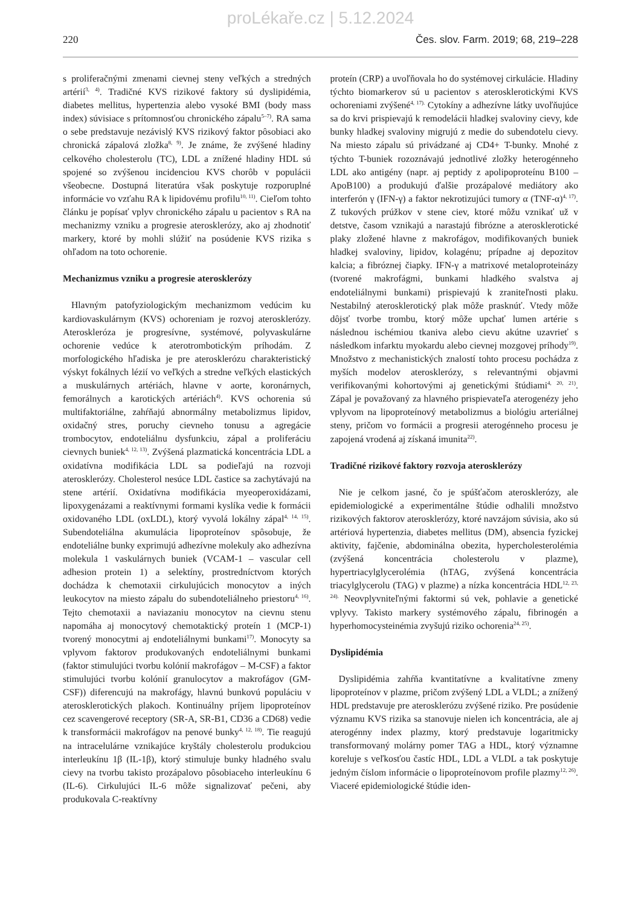proLékaře.cz | 5.12.2024
220 Čes. slov. Farm. 2019; 68, 219–228
s proliferačnými zmenami cievnej steny veľkých a stredných artérií<sup>3, 4)</sup>. Tradičné KVS rizikové faktory sú dyslipidémia, diabetes mellitus, hypertenzia alebo vysoké BMI (body mass index) súvisiace s prítomnosťou chronického zápalu<sup>5–7)</sup>. RA sama o sebe predstavuje nezávislý KVS rizikový faktor pôsobiaci ako chronická zápalová zložka<sup>8, 9)</sup>. Je známe, že zvýšené hladiny celkového cholesterolu (TC), LDL a znížené hladiny HDL sú spojené so zvýšenou incidenciou KVS chorôb v populácii všeobecne. Dostupná literatúra však poskytuje rozporuplné informácie vo vzťahu RA k lipidovému profilu<sup>10, 11)</sup>. Cieľom tohto článku je popísať vplyv chronického zápalu u pacientov s RA na mechanizmy vzniku a progresie aterosklerózy, ako aj zhodnotiť markery, ktoré by mohli slúžiť na posúdenie KVS rizika s ohľadom na toto ochorenie.
Mechanizmus vzniku a progresie aterosklerózy
Hlavným patofyziologickým mechanizmom vedúcim ku kardiovaskulárnym (KVS) ochoreniam je rozvoj aterosklerózy. Ateroskleróza je progresívne, systémové, polyvaskulárne ochorenie vedúce k aterotrombotickým príhodám. Z morfologického hľadiska je pre aterosklerózu charakteristický výskyt fokálnych lézií vo veľkých a stredne veľkých elastických a muskulárnych artériách, hlavne v aorte, koronárnych, femorálnych a karotických artériách<sup>4)</sup>. KVS ochorenia sú multifaktoriálne, zahŕňajú abnormálny metabolizmus lipidov, oxidačný stres, poruchy cievneho tonusu a agregácie trombocytov, endoteliálnu dysfunkciu, zápal a proliferáciu cievnych buniek<sup>4, 12, 13)</sup>. Zvýšená plazmatická koncentrácia LDL a oxidatívna modifikácia LDL sa podieľajú na rozvoji aterosklerózy. Cholesterol nesúce LDL častice sa zachytávajú na stene artérií. Oxidatívna modifikácia myeoperoxidázami, lipoxygenázami a reaktívnymi formami kyslíka vedie k formácii oxidovaného LDL (oxLDL), ktorý vyvolá lokálny zápal<sup>4, 14, 15)</sup>. Subendoteliálna akumulácia lipoproteínov spôsobuje, že endoteliálne bunky exprimujú adhezívne molekuly ako adhezívna molekula 1 vaskulárnych buniek (VCAM-1 – vascular cell adhesion protein 1) a selektíny, prostredníctvom ktorých dochádza k chemotaxii cirkulujúcich monocytov a iných leukocytov na miesto zápalu do subendoteliálneho priestoru<sup>4, 16)</sup>. Tejto chemotaxii a naviazaniu monocytov na cievnu stenu napomáha aj monocytový chemotaktický proteín 1 (MCP-1) tvorený monocytmi aj endoteliálnymi bunkami<sup>17)</sup>. Monocyty sa vplyvom faktorov produkovaných endoteliálnymi bunkami (faktor stimulujúci tvorbu kolónií makrofágov – M-CSF) a faktor stimulujúci tvorbu kolónií granulocytov a makrofágov (GM-CSF)) diferencujú na makrofágy, hlavnú bunkovú populáciu v aterosklerotických plakoch. Kontinuálny príjem lipoproteínov cez scavengerové receptory (SR-A, SR-B1, CD36 a CD68) vedie k transformácii makrofágov na penové bunky<sup>4, 12, 18)</sup>. Tie reagujú na intracelulárne vznikajúce kryštály cholesterolu produkciou interleukínu 1β (IL-1β), ktorý stimuluje bunky hladného svalu cievy na tvorbu takisto prozápalovo pôsobiaceho interleukínu 6 (IL-6). Cirkulujúci IL-6 môže signalizovať pečeni, aby produkovala C-reaktívny
proteín (CRP) a uvoľňovala ho do systémovej cirkulácie. Hladiny týchto biomarkerov sú u pacientov s aterosklerotickými KVS ochoreniami zvýšené<sup>4, 17).</sup> Cytokíny a adhezívne látky uvoľňujúce sa do krvi prispievajú k remodelácii hladkej svaloviny cievy, kde bunky hladkej svaloviny migrujú z medie do subendotelu cievy. Na miesto zápalu sú privádzané aj CD4+ T-bunky. Mnohé z týchto T-buniek rozoznávajú jednotlivé zložky heterogénneho LDL ako antigény (napr. aj peptidy z apolipoproteínu B100 – ApoB100) a produkujú ďalšie prozápalové mediátory ako interferón γ (IFN-γ) a faktor nekrotizujúci tumory α (TNF-α)<sup>4, 17)</sup>. Z tukových prúžkov v stene ciev, ktoré môžu vznikať už v detstve, časom vznikajú a narastajú fibrózne a aterosklerotické plaky zložené hlavne z makrofágov, modifikovaných buniek hladkej svaloviny, lipidov, kolagénu; prípadne aj depozitov kalcia; a fibróznej čiapky. IFN-γ a matrixové metaloproteinázy (tvorené makrofágmi, bunkami hladkého svalstva aj endoteliálnymi bunkami) prispievajú k zraniteľnosti plaku. Nestabilný aterosklerotický plak môže prasknúť. Vtedy môže dôjsť tvorbe trombu, ktorý môže upchať lumen artérie s následnou ischémiou tkaniva alebo cievu akútne uzavrieť s následkom infarktu myokardu alebo cievnej mozgovej príhody<sup>19)</sup>. Množstvo z mechanistických znalostí tohto procesu pochádza z myších modelov aterosklerózy, s relevantnými objavmi verifikovanými kohortovými aj genetickými štúdiami<sup>4, 20, 21)</sup>. Zápal je považovaný za hlavného prispievateľa aterogenézy jeho vplyvom na lipoproteínový metabolizmus a biológiu arteriálnej steny, pričom vo formácii a progresii aterogénneho procesu je zapojená vrodená aj získaná imunita<sup>22)</sup>.
Tradičné rizikové faktory rozvoja aterosklerózy
Nie je celkom jasné, čo je spúšťačom aterosklerózy, ale epidemiologické a experimentálne štúdie odhalili množstvo rizikových faktorov aterosklerózy, ktoré navzájom súvisia, ako sú artériová hypertenzia, diabetes mellitus (DM), absencia fyzickej aktivity, fajčenie, abdominálna obezita, hypercholesterolémia (zvýšená koncentrácia cholesterolu v plazme), hypertriacylglycerolémia (hTAG, zvýšená koncentrácia triacylglycerolu (TAG) v plazme) a nízka koncentrácia HDL<sup>12, 23, 24).</sup> Neovplyvniteľnými faktormi sú vek, pohlavie a genetické vplyvy. Takisto markery systémového zápalu, fibrinogén a hyperhomocysteinémia zvyšujú riziko ochorenia<sup>24, 25)</sup>.
Dyslipidémia
Dyslipidémia zahŕňa kvantitatívne a kvalitatívne zmeny lipoproteínov v plazme, pričom zvýšený LDL a VLDL; a znížený HDL predstavuje pre aterosklerózu zvýšené riziko. Pre posúdenie významu KVS rizika sa stanovuje nielen ich koncentrácia, ale aj aterogénny index plazmy, ktorý predstavuje logaritmicky transformovaný molárny pomer TAG a HDL, ktorý významne koreluje s veľkosťou častíc HDL, LDL a VLDL a tak poskytuje jedným číslom informácie o lipoproteínovom profile plazmy<sup>12, 26)</sup>. Viaceré epidemiologické štúdie iden-